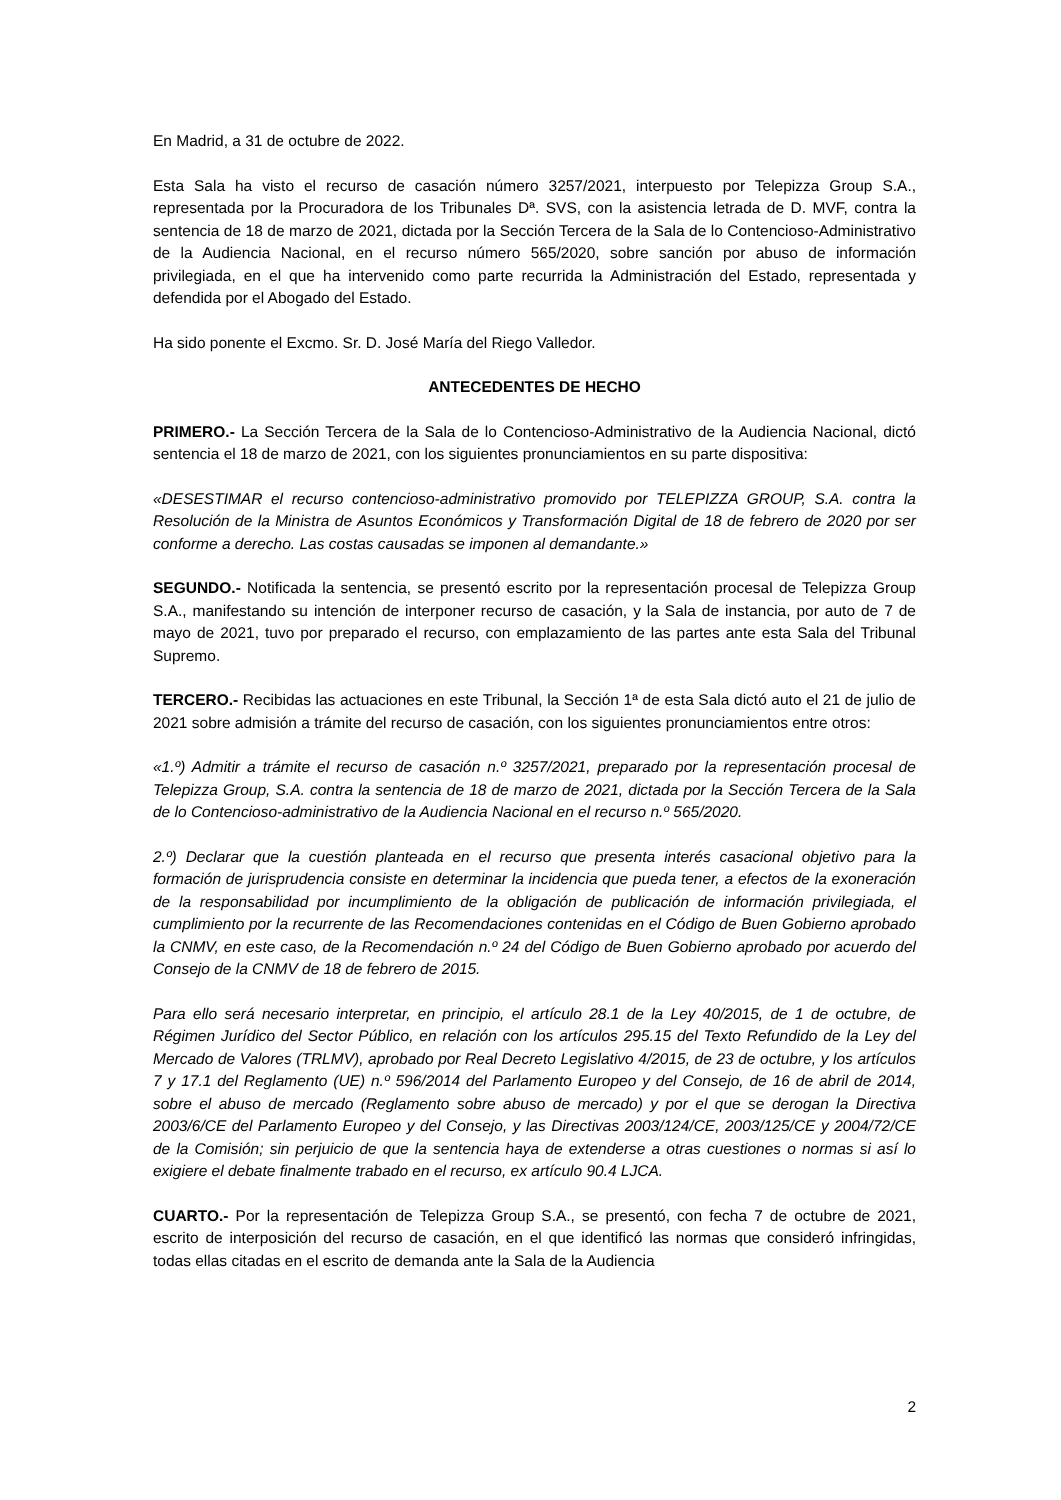En Madrid, a 31 de octubre de 2022.
Esta Sala ha visto el recurso de casación número 3257/2021, interpuesto por Telepizza Group S.A., representada por la Procuradora de los Tribunales Dª. SVS, con la asistencia letrada de D. MVF, contra la sentencia de 18 de marzo de 2021, dictada por la Sección Tercera de la Sala de lo Contencioso-Administrativo de la Audiencia Nacional, en el recurso número 565/2020, sobre sanción por abuso de información privilegiada, en el que ha intervenido como parte recurrida la Administración del Estado, representada y defendida por el Abogado del Estado.
Ha sido ponente el Excmo. Sr. D. José María del Riego Valledor.
ANTECEDENTES DE HECHO
PRIMERO.- La Sección Tercera de la Sala de lo Contencioso-Administrativo de la Audiencia Nacional, dictó sentencia el 18 de marzo de 2021, con los siguientes pronunciamientos en su parte dispositiva:
«DESESTIMAR el recurso contencioso-administrativo promovido por TELEPIZZA GROUP, S.A. contra la Resolución de la Ministra de Asuntos Económicos y Transformación Digital de 18 de febrero de 2020 por ser conforme a derecho. Las costas causadas se imponen al demandante.»
SEGUNDO.- Notificada la sentencia, se presentó escrito por la representación procesal de Telepizza Group S.A., manifestando su intención de interponer recurso de casación, y la Sala de instancia, por auto de 7 de mayo de 2021, tuvo por preparado el recurso, con emplazamiento de las partes ante esta Sala del Tribunal Supremo.
TERCERO.- Recibidas las actuaciones en este Tribunal, la Sección 1ª de esta Sala dictó auto el 21 de julio de 2021 sobre admisión a trámite del recurso de casación, con los siguientes pronunciamientos entre otros:
«1.º) Admitir a trámite el recurso de casación n.º 3257/2021, preparado por la representación procesal de Telepizza Group, S.A. contra la sentencia de 18 de marzo de 2021, dictada por la Sección Tercera de la Sala de lo Contencioso-administrativo de la Audiencia Nacional en el recurso n.º 565/2020.
2.º) Declarar que la cuestión planteada en el recurso que presenta interés casacional objetivo para la formación de jurisprudencia consiste en determinar la incidencia que pueda tener, a efectos de la exoneración de la responsabilidad por incumplimiento de la obligación de publicación de información privilegiada, el cumplimiento por la recurrente de las Recomendaciones contenidas en el Código de Buen Gobierno aprobado la CNMV, en este caso, de la Recomendación n.º 24 del Código de Buen Gobierno aprobado por acuerdo del Consejo de la CNMV de 18 de febrero de 2015.
Para ello será necesario interpretar, en principio, el artículo 28.1 de la Ley 40/2015, de 1 de octubre, de Régimen Jurídico del Sector Público, en relación con los artículos 295.15 del Texto Refundido de la Ley del Mercado de Valores (TRLMV), aprobado por Real Decreto Legislativo 4/2015, de 23 de octubre, y los artículos 7 y 17.1 del Reglamento (UE) n.º 596/2014 del Parlamento Europeo y del Consejo, de 16 de abril de 2014, sobre el abuso de mercado (Reglamento sobre abuso de mercado) y por el que se derogan la Directiva 2003/6/CE del Parlamento Europeo y del Consejo, y las Directivas 2003/124/CE, 2003/125/CE y 2004/72/CE de la Comisión; sin perjuicio de que la sentencia haya de extenderse a otras cuestiones o normas si así lo exigiere el debate finalmente trabado en el recurso, ex artículo 90.4 LJCA.
CUARTO.- Por la representación de Telepizza Group S.A., se presentó, con fecha 7 de octubre de 2021, escrito de interposición del recurso de casación, en el que identificó las normas que consideró infringidas, todas ellas citadas en el escrito de demanda ante la Sala de la Audiencia
2